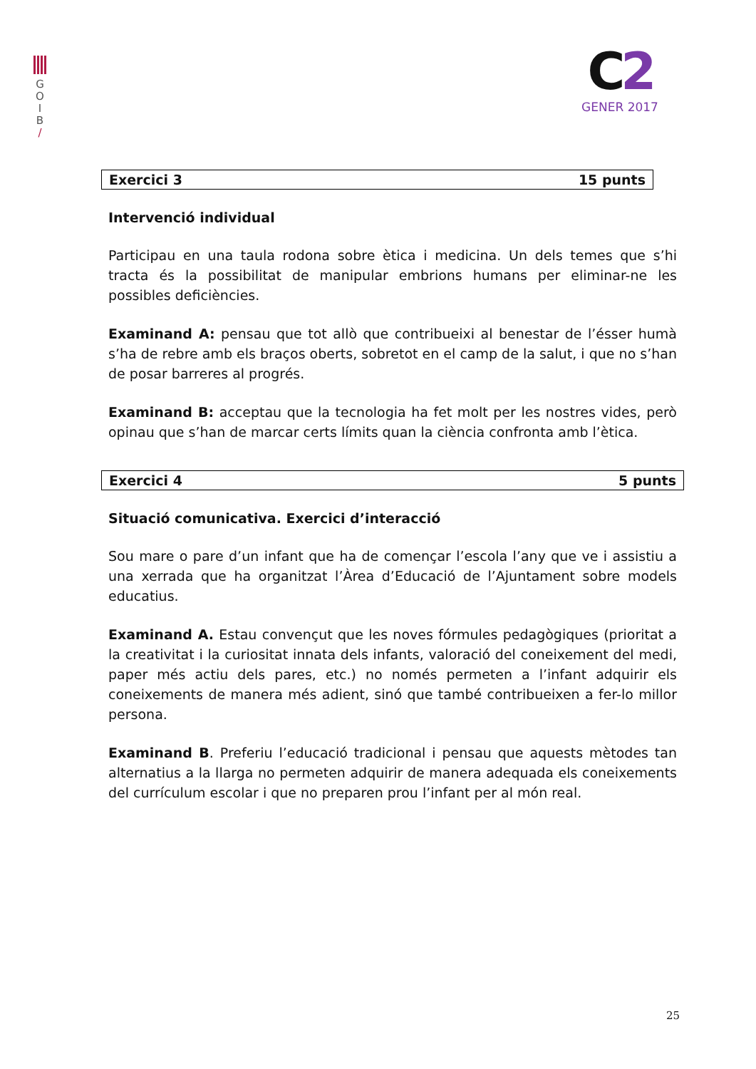G
O
I
B
/
C2
GENER 2017
Exercici 3 15 punts
Intervenció individual
Participau en una taula rodona sobre ètica i medicina. Un dels temes que s’hi tracta és la possibilitat de manipular embrions humans per eliminar-ne les possibles deficiències.
Examinand A: pensau que tot allò que contribueixi al benestar de l’ésser humà s’ha de rebre amb els braços oberts, sobretot en el camp de la salut, i que no s’han de posar barreres al progrés.
Examinand B: acceptau que la tecnologia ha fet molt per les nostres vides, però opinau que s’han de marcar certs límits quan la ciència confronta amb l’ètica.
Exercici 4 5 punts
Situació comunicativa. Exercici d’interacció
Sou mare o pare d’un infant que ha de començar l’escola l’any que ve i assistiu a una xerrada que ha organitzat l’Àrea d’Educació de l’Ajuntament sobre models educatius.
Examinand A. Estau convençut que les noves fórmules pedagògiques (prioritat a la creativitat i la curiositat innata dels infants, valoració del coneixement del medi, paper més actiu dels pares, etc.) no només permeten a l’infant adquirir els coneixements de manera més adient, sinó que també contribueixen a fer-lo millor persona.
Examinand B. Preferiu l’educació tradicional i pensau que aquests mètodes tan alternatius a la llarga no permeten adquirir de manera adequada els coneixements del currículum escolar i que no preparen prou l’infant per al món real.
25